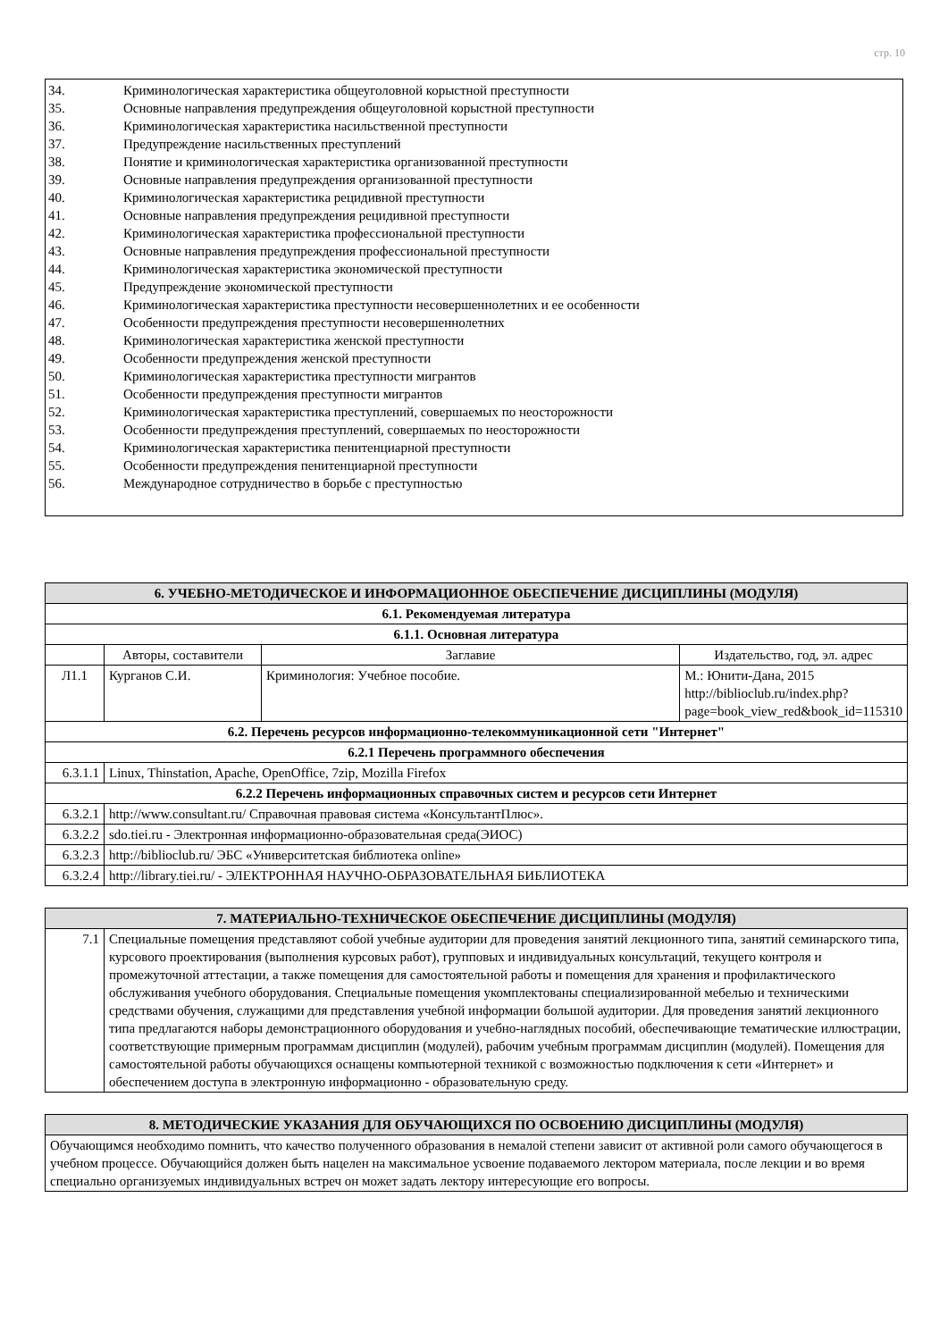стр. 10
34. Криминологическая характеристика общеуголовной корыстной преступности
35. Основные направления предупреждения общеуголовной корыстной преступности
36. Криминологическая характеристика насильственной преступности
37. Предупреждение насильственных преступлений
38. Понятие и криминологическая характеристика организованной преступности
39. Основные направления предупреждения организованной преступности
40. Криминологическая характеристика рецидивной преступности
41. Основные направления предупреждения рецидивной преступности
42. Криминологическая характеристика профессиональной преступности
43. Основные направления предупреждения профессиональной преступности
44. Криминологическая характеристика экономической преступности
45. Предупреждение экономической преступности
46. Криминологическая характеристика преступности несовершеннолетних и ее особенности
47. Особенности предупреждения преступности несовершеннолетних
48. Криминологическая характеристика женской преступности
49. Особенности предупреждения женской преступности
50. Криминологическая характеристика преступности мигрантов
51. Особенности предупреждения преступности мигрантов
52. Криминологическая характеристика преступлений, совершаемых по неосторожности
53. Особенности предупреждения преступлений, совершаемых по неосторожности
54. Криминологическая характеристика пенитенциарной преступности
55. Особенности предупреждения пенитенциарной преступности
56. Международное сотрудничество в борьбе с преступностью
| 6. УЧЕБНО-МЕТОДИЧЕСКОЕ И ИНФОРМАЦИОННОЕ ОБЕСПЕЧЕНИЕ ДИСЦИПЛИНЫ (МОДУЛЯ) | | | |
| 6.1. Рекомендуемая литература | | | |
| 6.1.1. Основная литература | | | |
| | Авторы, составители | Заглавие | Издательство, год, эл. адрес |
| Л1.1 | Курганов С.И. | Криминология: Учебное пособие. | М.: Юнити-Дана, 2015 http://biblioclub.ru/index.php?page=book_view_red&book_id=115310 |
| 6.2. Перечень ресурсов информационно-телекоммуникационной сети "Интернет" | | | |
| 6.2.1 Перечень программного обеспечения | | | |
| 6.3.1.1 | Linux, Thinstation, Apache, OpenOffice, 7zip, Mozilla Firefox | | |
| 6.2.2 Перечень информационных справочных систем и ресурсов сети Интернет | | | |
| 6.3.2.1 | http://www.consultant.ru/ Справочная правовая система «КонсультантПлюс». | | |
| 6.3.2.2 | sdo.tiei.ru - Электронная информационно-образовательная среда(ЭИОС) | | |
| 6.3.2.3 | http://biblioclub.ru/ ЭБС «Университетская библиотека online» | | |
| 6.3.2.4 | http://library.tiei.ru/ - ЭЛЕКТРОННАЯ НАУЧНО-ОБРАЗОВАТЕЛЬНАЯ БИБЛИОТЕКА | | |
| 7. МАТЕРИАЛЬНО-ТЕХНИЧЕСКОЕ ОБЕСПЕЧЕНИЕ ДИСЦИПЛИНЫ (МОДУЛЯ) | |
| 7.1 | Специальные помещения представляют собой учебные аудитории для проведения занятий лекционного типа, занятий семинарского типа, курсового проектирования (выполнения курсовых работ), групповых и индивидуальных консультаций, текущего контроля и промежуточной аттестации, а также помещения для самостоятельной работы и помещения для хранения и профилактического обслуживания учебного оборудования. Специальные помещения укомплектованы специализированной мебелью и техническими средствами обучения, служащими для представления учебной информации большой аудитории. Для проведения занятий лекционного типа предлагаются наборы демонстрационного оборудования и учебно-наглядных пособий, обеспечивающие тематические иллюстрации, соответствующие примерным программам дисциплин (модулей), рабочим учебным программам дисциплин (модулей). Помещения для самостоятельной работы обучающихся оснащены компьютерной техникой с возможностью подключения к сети «Интернет» и обеспечением доступа в электронную информационно - образовательную среду. |
| 8. МЕТОДИЧЕСКИЕ УКАЗАНИЯ ДЛЯ ОБУЧАЮЩИХСЯ ПО ОСВОЕНИЮ ДИСЦИПЛИНЫ (МОДУЛЯ) |
| Обучающимся необходимо помнить, что качество полученного образования в немалой степени зависит от активной роли самого обучающегося в учебном процессе. Обучающийся должен быть нацелен на максимальное усвоение подаваемого лектором материала, после лекции и во время специально организуемых индивидуальных встреч он может задать лектору интересующие его вопросы. |